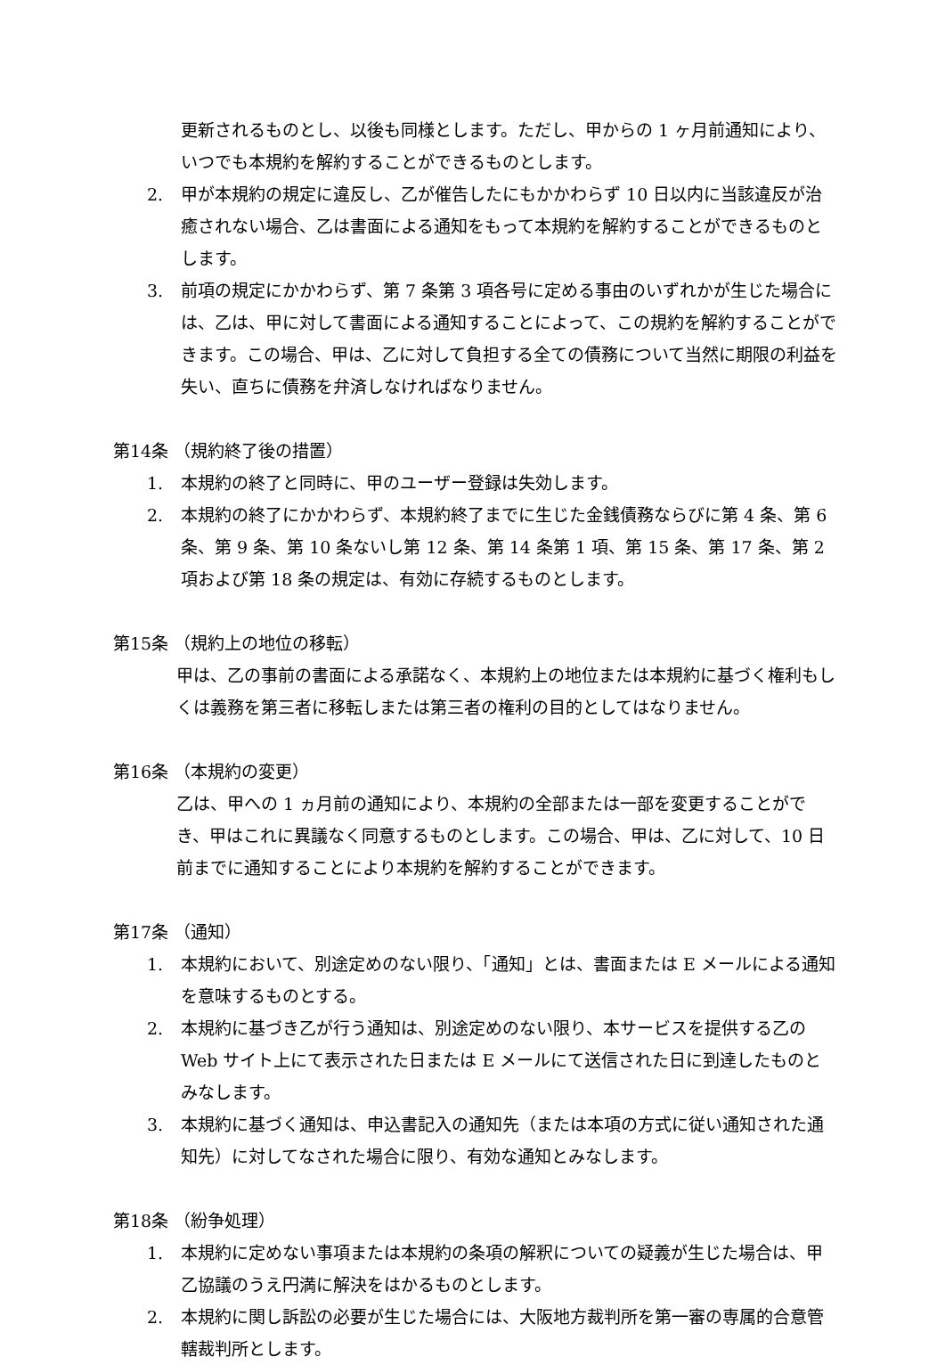更新されるものとし、以後も同様とします。ただし、甲からの 1 ヶ月前通知により、いつでも本規約を解約することができるものとします。
2. 甲が本規約の規定に違反し、乙が催告したにもかかわらず 10 日以内に当該違反が治癒されない場合、乙は書面による通知をもって本規約を解約することができるものとします。
3. 前項の規定にかかわらず、第 7 条第 3 項各号に定める事由のいずれかが生じた場合には、乙は、甲に対して書面による通知することによって、この規約を解約することができます。この場合、甲は、乙に対して負担する全ての債務について当然に期限の利益を失い、直ちに債務を弁済しなければなりません。
第14条 （規約終了後の措置）
1. 本規約の終了と同時に、甲のユーザー登録は失効します。
2. 本規約の終了にかかわらず、本規約終了までに生じた金銭債務ならびに第 4 条、第 6 条、第 9 条、第 10 条ないし第 12 条、第 14 条第 1 項、第 15 条、第 17 条、第 2 項および第 18 条の規定は、有効に存続するものとします。
第15条 （規約上の地位の移転）
甲は、乙の事前の書面による承諾なく、本規約上の地位または本規約に基づく権利もしくは義務を第三者に移転しまたは第三者の権利の目的としてはなりません。
第16条 （本規約の変更）
乙は、甲への 1 ヵ月前の通知により、本規約の全部または一部を変更することができ、甲はこれに異議なく同意するものとします。この場合、甲は、乙に対して、10 日前までに通知することにより本規約を解約することができます。
第17条 （通知）
1. 本規約において、別途定めのない限り、「通知」とは、書面または E メールによる通知を意味するものとする。
2. 本規約に基づき乙が行う通知は、別途定めのない限り、本サービスを提供する乙の Web サイト上にて表示された日または E メールにて送信された日に到達したものとみなします。
3. 本規約に基づく通知は、申込書記入の通知先（または本項の方式に従い通知された通知先）に対してなされた場合に限り、有効な通知とみなします。
第18条 （紛争処理）
1. 本規約に定めない事項または本規約の条項の解釈についての疑義が生じた場合は、甲乙協議のうえ円満に解決をはかるものとします。
2. 本規約に関し訴訟の必要が生じた場合には、大阪地方裁判所を第一審の専属的合意管轄裁判所とします。